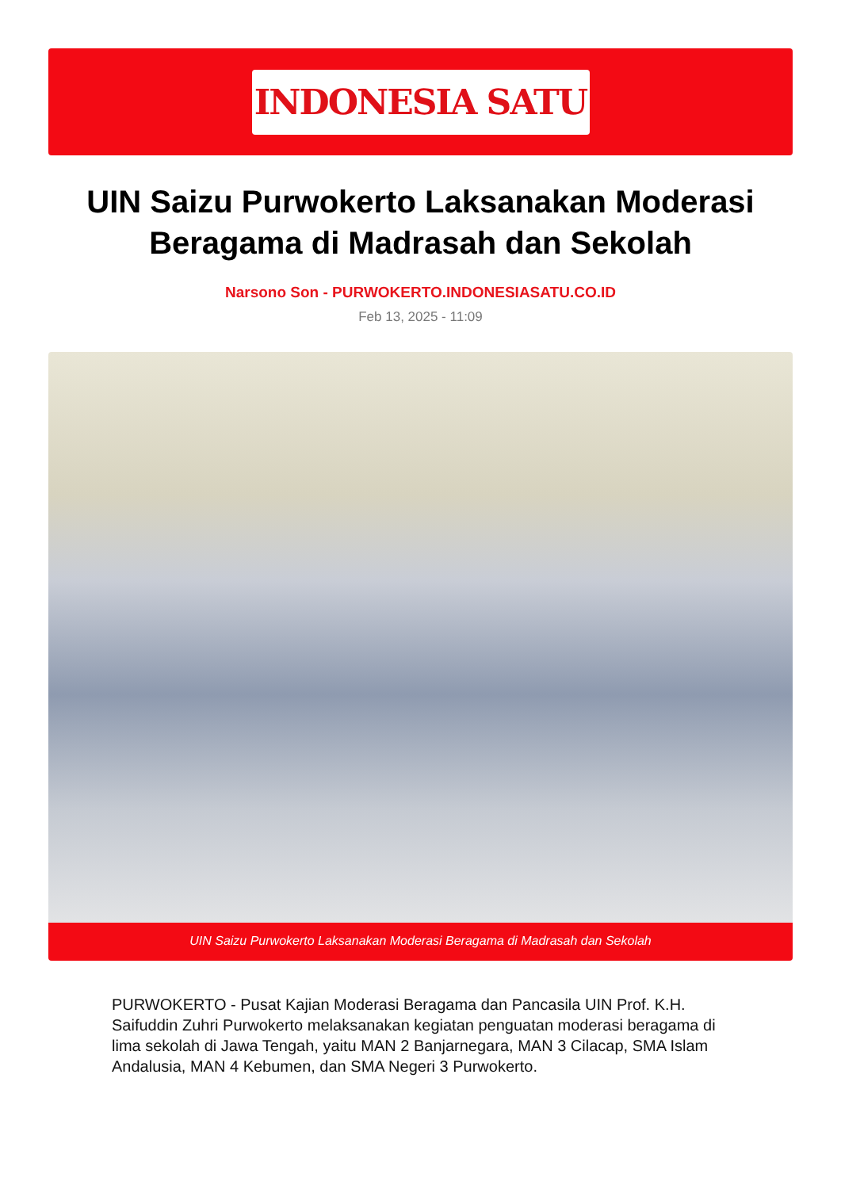INDONESIA SATU
UIN Saizu Purwokerto Laksanakan Moderasi Beragama di Madrasah dan Sekolah
Narsono Son - PURWOKERTO.INDONESIASATU.CO.ID
Feb 13, 2025 - 11:09
UIN Saizu Purwokerto Laksanakan Moderasi Beragama di Madrasah dan Sekolah
PURWOKERTO - Pusat Kajian Moderasi Beragama dan Pancasila UIN Prof. K.H. Saifuddin Zuhri Purwokerto melaksanakan kegiatan penguatan moderasi beragama di lima sekolah di Jawa Tengah, yaitu MAN 2 Banjarnegara, MAN 3 Cilacap, SMA Islam Andalusia, MAN 4 Kebumen, dan SMA Negeri 3 Purwokerto.